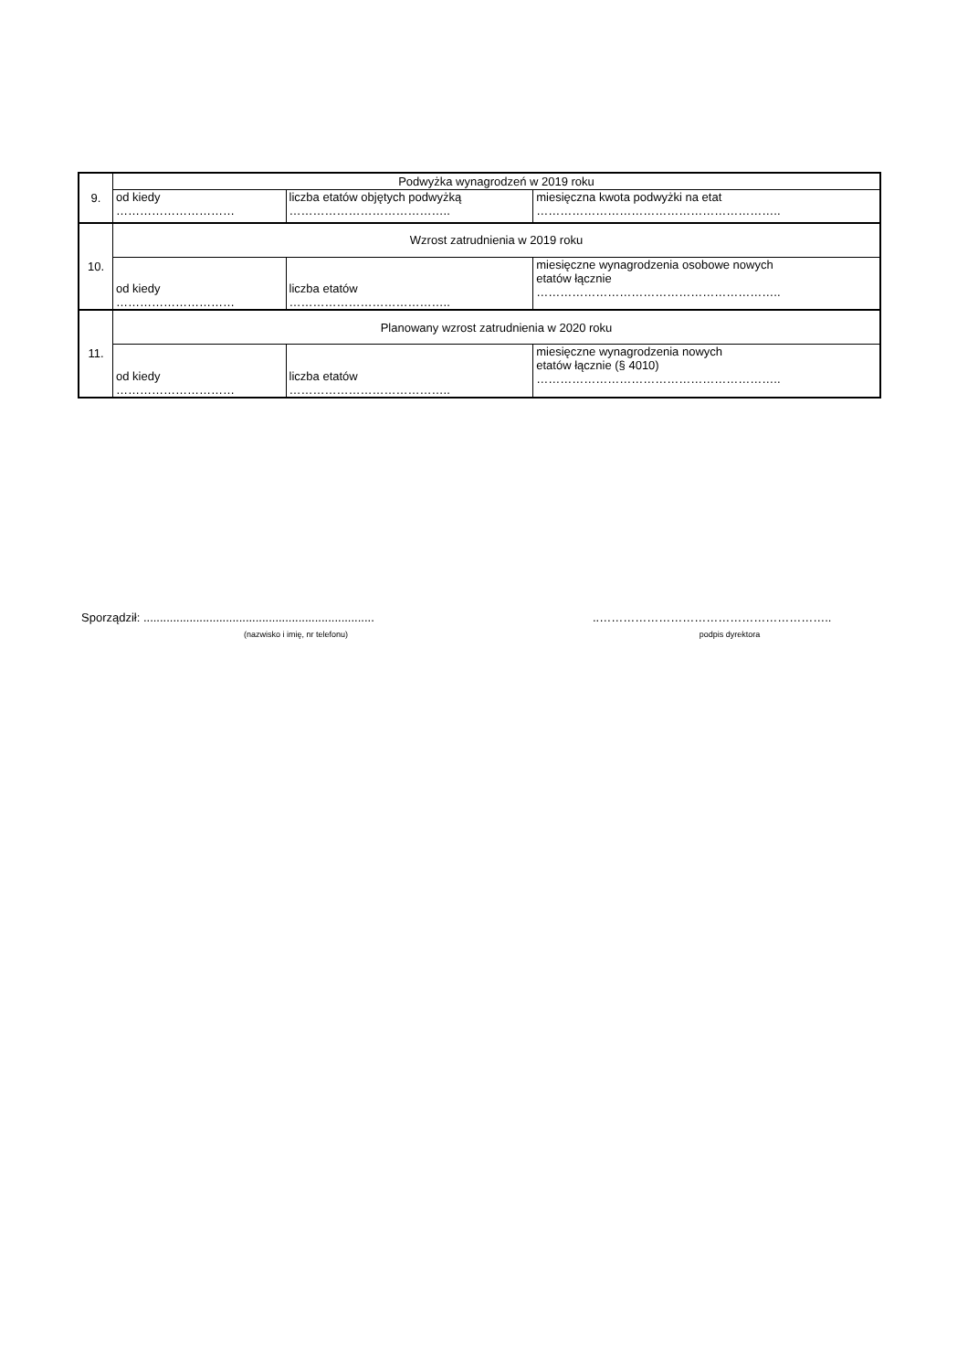| 9. | Podwyżka wynagrodzeń w 2019 roku | | |
| | od kiedy ………………………… | liczba etatów objętych podwyżką ………………………………….. | miesięczna kwota podwyżki na etat …………………………………………………….. |
| 10. | Wzrost zatrudnienia w 2019 roku | | |
| | od kiedy ………………………… | liczba etatów ………………………………….. | miesięczne wynagrodzenia osobowe nowych etatów łącznie …………………………………………………….. |
| 11. | Planowany wzrost zatrudnienia w 2020 roku | | |
| | od kiedy ………………………… | liczba etatów ………………………………….. | miesięczne wynagrodzenia nowych etatów łącznie (§ 4010) …………………………………………………….. |
Sporządził: ......................................................................
(nazwisko i imię, nr telefonu)
..…………………………………………………..
podpis dyrektora